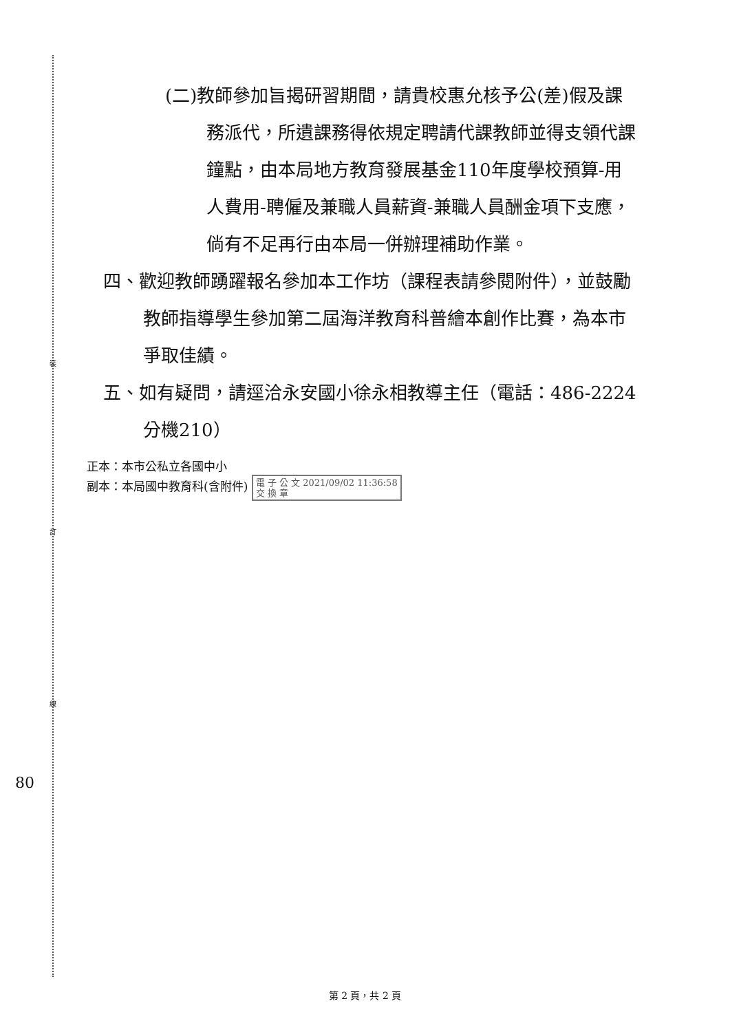裝
訂
線
(二)教師參加旨揭研習期間，請貴校惠允核予公(差)假及課務派代，所遺課務得依規定聘請代課教師並得支領代課鐘點，由本局地方教育發展基金110年度學校預算-用人費用-聘僱及兼職人員薪資-兼職人員酬金項下支應，倘有不足再行由本局一併辦理補助作業。
四、歡迎教師踴躍報名參加本工作坊（課程表請參閱附件），並鼓勵教師指導學生參加第二屆海洋教育科普繪本創作比賽，為本市爭取佳績。
五、如有疑問，請逕洽永安國小徐永相教導主任（電話：486-2224分機210）
正本：本市公私立各國中小
副本：本局國中教育科(含附件) 電 子 公 文 2021/09/02 11:36:58
交 換 章
80
第 2 頁，共 2 頁